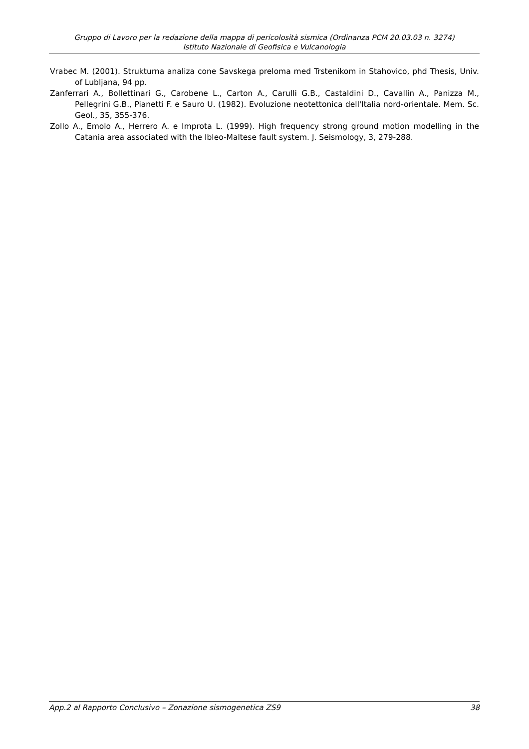Gruppo di Lavoro per la redazione della mappa di pericolosità sismica (Ordinanza PCM 20.03.03 n. 3274)
Istituto Nazionale di Geofisica e Vulcanologia
Vrabec M. (2001). Strukturna analiza cone Savskega preloma med Trstenikom in Stahovico, phd Thesis, Univ. of Lubljana, 94 pp.
Zanferrari A., Bollettinari G., Carobene L., Carton A., Carulli G.B., Castaldini D., Cavallin A., Panizza M., Pellegrini G.B., Pianetti F. e Sauro U. (1982). Evoluzione neotettonica dell'Italia nord-orientale. Mem. Sc. Geol., 35, 355-376.
Zollo A., Emolo A., Herrero A. e Improta L. (1999). High frequency strong ground motion modelling in the Catania area associated with the Ibleo-Maltese fault system. J. Seismology, 3, 279-288.
App.2 al Rapporto Conclusivo – Zonazione sismogenetica ZS9 38